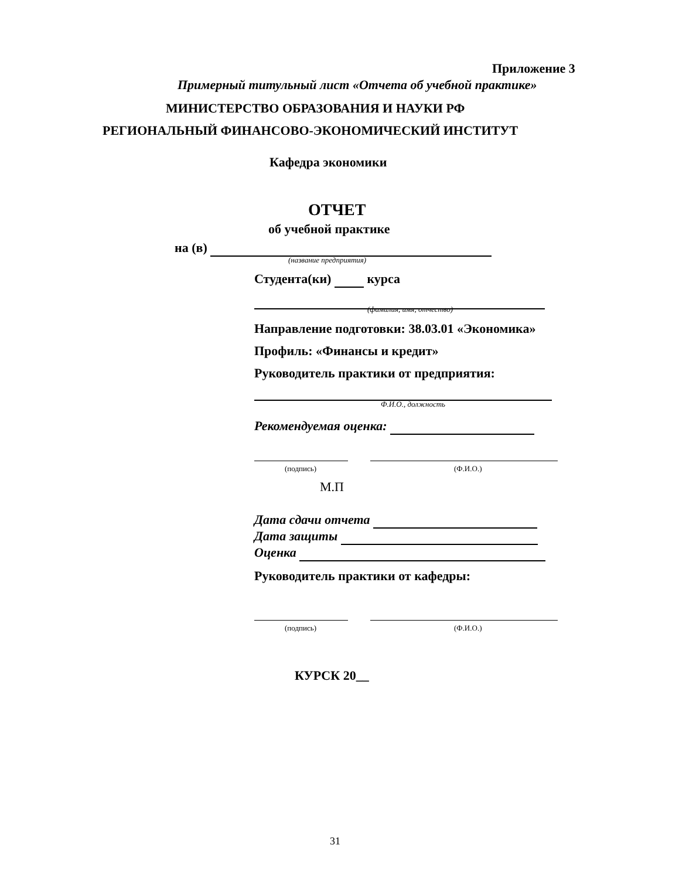Приложение 3
Примерный титульный лист «Отчета об учебной практике»
МИНИСТЕРСТВО ОБРАЗОВАНИЯ И НАУКИ РФ
РЕГИОНАЛЬНЫЙ ФИНАНСОВО-ЭКОНОМИЧЕСКИЙ ИНСТИТУТ
Кафедра экономики
ОТЧЕТ
об учебной практике
на (в)
(название предприятия)
Студента(ки) курса
(фамилия, имя, отчество)
Направление подготовки: 38.03.01 «Экономика»
Профиль: «Финансы и кредит»
Руководитель практики от предприятия:
Ф.И.О., должность
Рекомендуемая оценка:
(подпись) (Ф.И.О.)
М.П
Дата сдачи отчета
Дата защиты
Оценка
Руководитель практики от кафедры:
(подпись) (Ф.И.О.)
КУРСК 20__
31